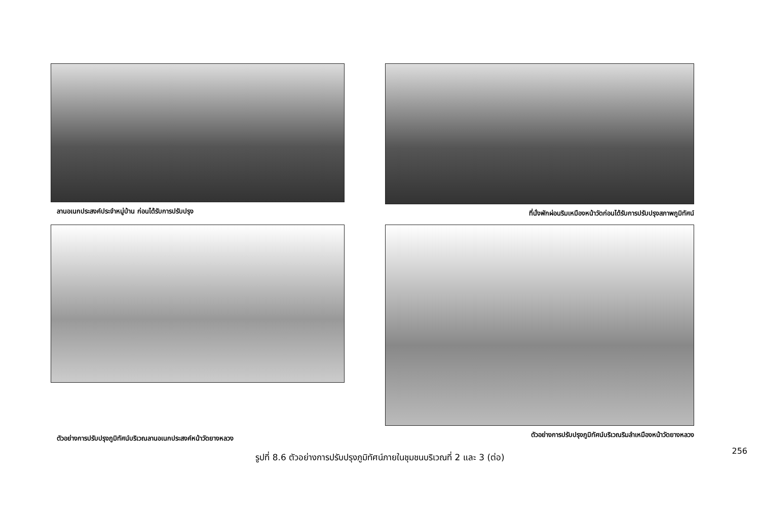ลานอเนกประสงค์ประจำหมู่บ้าน ก่อนได้รับการปรับปรุง
ที่นั่งพักผ่อนริมเหมืองหน้าวัดก่อนได้รับการปรับปรุงสภาพภูมิทัศน์
ตัวอย่างการปรับปรุงภูมิทัศน์บริเวณลานอเนกประสงค์หน้าวัดยางหลวง
ตัวอย่างการปรับปรุงภูมิทัศน์บริเวณริมลำเหมืองหน้าวัดยางหลวง
รูปที่ 8.6 ตัวอย่างการปรับปรุงภูมิทัศน์ภายในชุมชนบริเวณที่ 2 และ 3 (ต่อ)
256